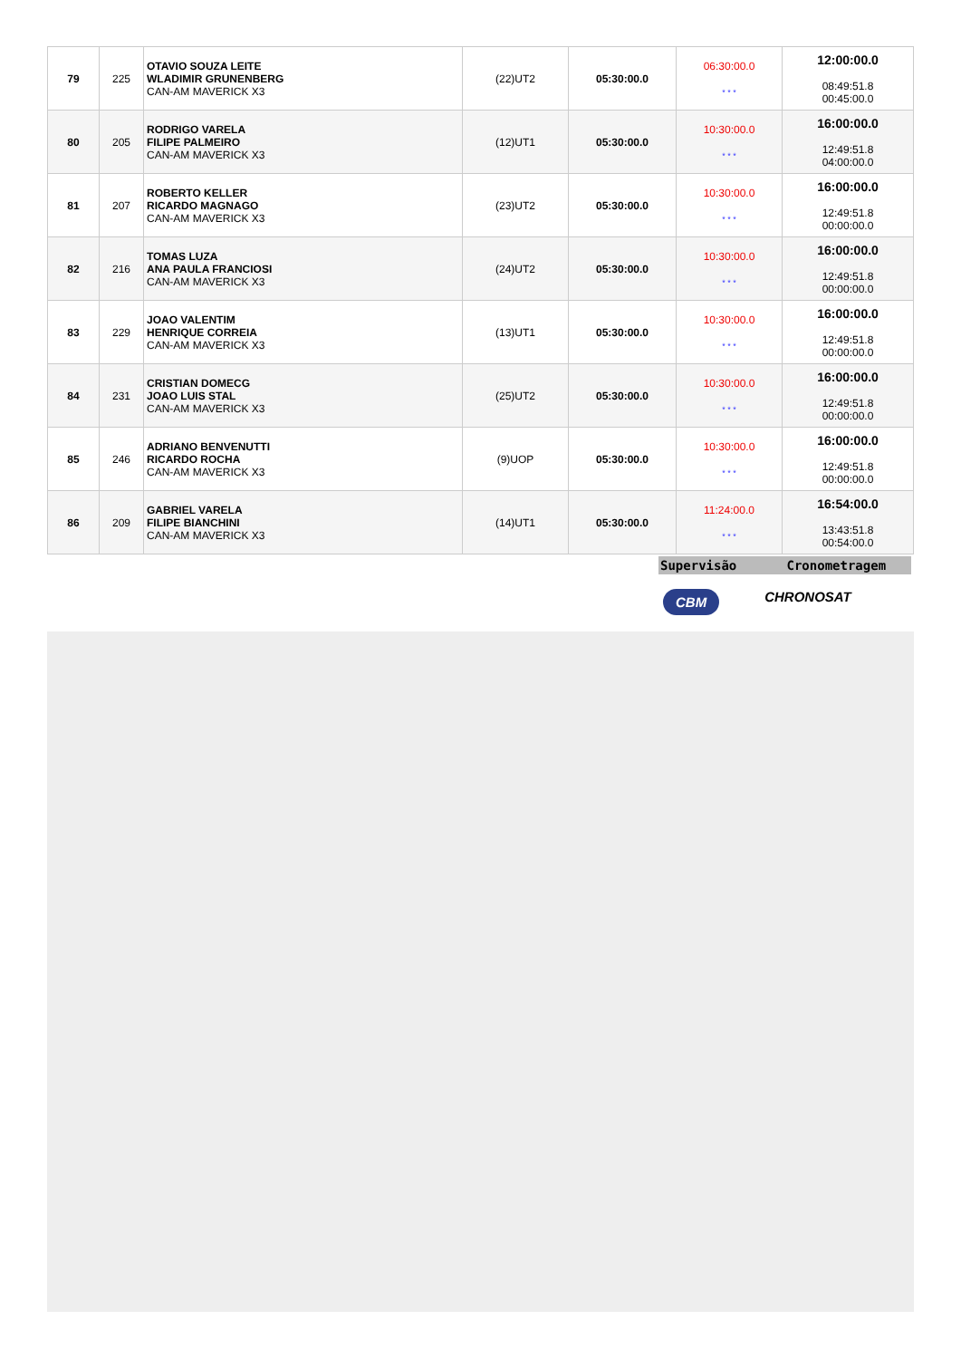| 79 | 225 | OTAVIO SOUZA LEITE WLADIMIR GRUNENBERG CAN-AM MAVERICK X3 | (22)UT2 | 05:30:00.0 | 06:30:00.0 * * * | 12:00:00.0 08:49:51.8 00:45:00.0 |
| 80 | 205 | RODRIGO VARELA FILIPE PALMEIRO CAN-AM MAVERICK X3 | (12)UT1 | 05:30:00.0 | 10:30:00.0 * * * | 16:00:00.0 12:49:51.8 04:00:00.0 |
| 81 | 207 | ROBERTO KELLER RICARDO MAGNAGO CAN-AM MAVERICK X3 | (23)UT2 | 05:30:00.0 | 10:30:00.0 * * * | 16:00:00.0 12:49:51.8 00:00:00.0 |
| 82 | 216 | TOMAS LUZA ANA PAULA FRANCIOSI CAN-AM MAVERICK X3 | (24)UT2 | 05:30:00.0 | 10:30:00.0 * * * | 16:00:00.0 12:49:51.8 00:00:00.0 |
| 83 | 229 | JOAO VALENTIM HENRIQUE CORREIA CAN-AM MAVERICK X3 | (13)UT1 | 05:30:00.0 | 10:30:00.0 * * * | 16:00:00.0 12:49:51.8 00:00:00.0 |
| 84 | 231 | CRISTIAN DOMECG JOAO LUIS STAL CAN-AM MAVERICK X3 | (25)UT2 | 05:30:00.0 | 10:30:00.0 * * * | 16:00:00.0 12:49:51.8 00:00:00.0 |
| 85 | 246 | ADRIANO BENVENUTTI RICARDO ROCHA CAN-AM MAVERICK X3 | (9)UOP | 05:30:00.0 | 10:30:00.0 * * * | 16:00:00.0 12:49:51.8 00:00:00.0 |
| 86 | 209 | GABRIEL VARELA FILIPE BIANCHINI CAN-AM MAVERICK X3 | (14)UT1 | 05:30:00.0 | 11:24:00.0 * * * | 16:54:00.0 13:43:51.8 00:54:00.0 |
Supervisão Cronometragem
CBM CHRONOSAT